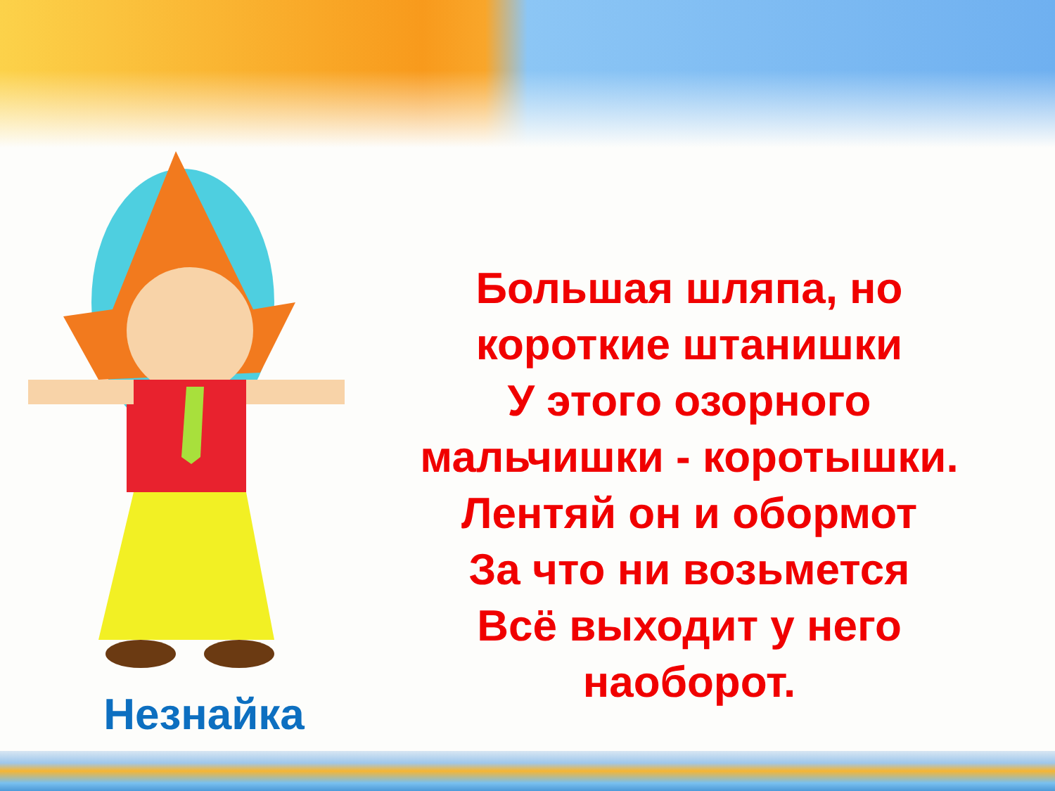Незнайка
Большая шляпа, но
короткие штанишки
У этого озорного
мальчишки - коротышки.
Лентяй он и обормот
За что ни возьмется
Всё выходит у него
наоборот.